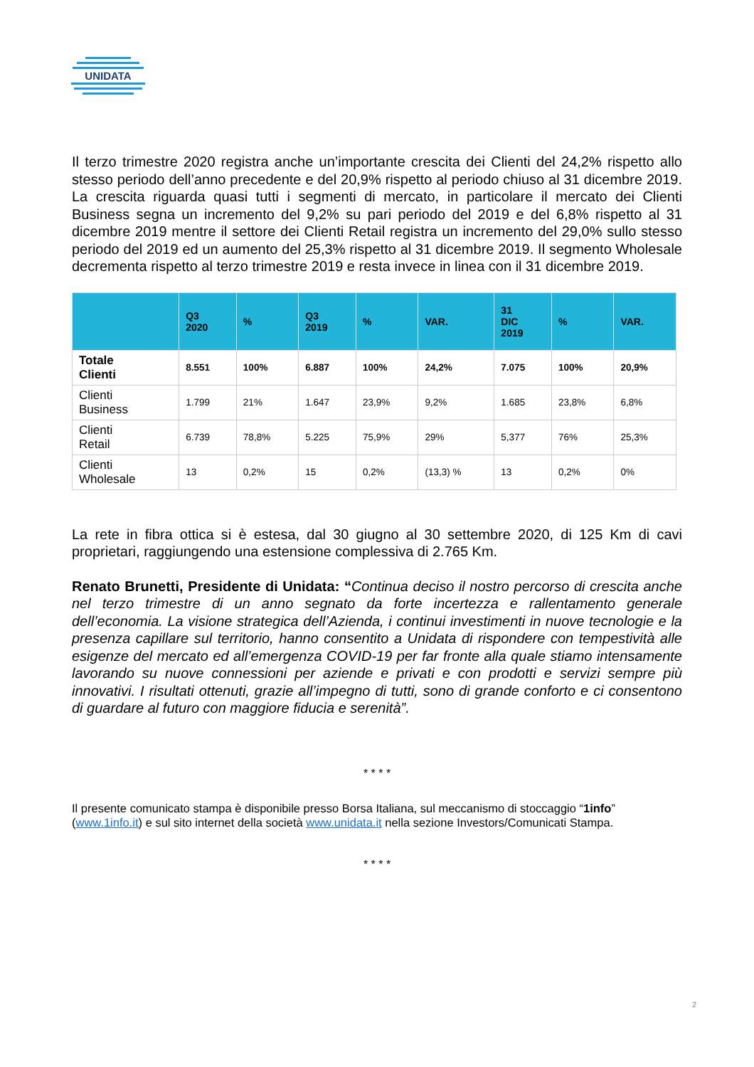UNIDATA
Il terzo trimestre 2020 registra anche un’importante crescita dei Clienti del 24,2% rispetto allo stesso periodo dell’anno precedente e del 20,9% rispetto al periodo chiuso al 31 dicembre 2019. La crescita riguarda quasi tutti i segmenti di mercato, in particolare il mercato dei Clienti Business segna un incremento del 9,2% su pari periodo del 2019 e del 6,8% rispetto al 31 dicembre 2019 mentre il settore dei Clienti Retail registra un incremento del 29,0% sullo stesso periodo del 2019 ed un aumento del 25,3% rispetto al 31 dicembre 2019. Il segmento Wholesale decrementa rispetto al terzo trimestre 2019 e resta invece in linea con il 31 dicembre 2019.
| | Q3 2020 | % | Q3 2019 | % | VAR. | 31 DIC 2019 | % | VAR. |
| --- | --- | --- | --- | --- | --- | --- | --- | --- |
| Totale Clienti | 8.551 | 100% | 6.887 | 100% | 24,2% | 7.075 | 100% | 20,9% |
| Clienti Business | 1.799 | 21% | 1.647 | 23,9% | 9,2% | 1.685 | 23,8% | 6,8% |
| Clienti Retail | 6.739 | 78,8% | 5.225 | 75,9% | 29% | 5,377 | 76% | 25,3% |
| Clienti Wholesale | 13 | 0,2% | 15 | 0,2% | (13,3) % | 13 | 0,2% | 0% |
La rete in fibra ottica si è estesa, dal 30 giugno al 30 settembre 2020, di 125 Km di cavi proprietari, raggiungendo una estensione complessiva di 2.765 Km.
Renato Brunetti, Presidente di Unidata: “Continua deciso il nostro percorso di crescita anche nel terzo trimestre di un anno segnato da forte incertezza e rallentamento generale dell’economia. La visione strategica dell’Azienda, i continui investimenti in nuove tecnologie e la presenza capillare sul territorio, hanno consentito a Unidata di rispondere con tempestività alle esigenze del mercato ed all’emergenza COVID-19 per far fronte alla quale stiamo intensamente lavorando su nuove connessioni per aziende e privati e con prodotti e servizi sempre più innovativi. I risultati ottenuti, grazie all’impegno di tutti, sono di grande conforto e ci consentono di guardare al futuro con maggiore fiducia e serenità”.
* * * *
Il presente comunicato stampa è disponibile presso Borsa Italiana, sul meccanismo di stoccaggio “1info” (www.1info.it) e sul sito internet della società www.unidata.it nella sezione Investors/Comunicati Stampa.
* * * *
2